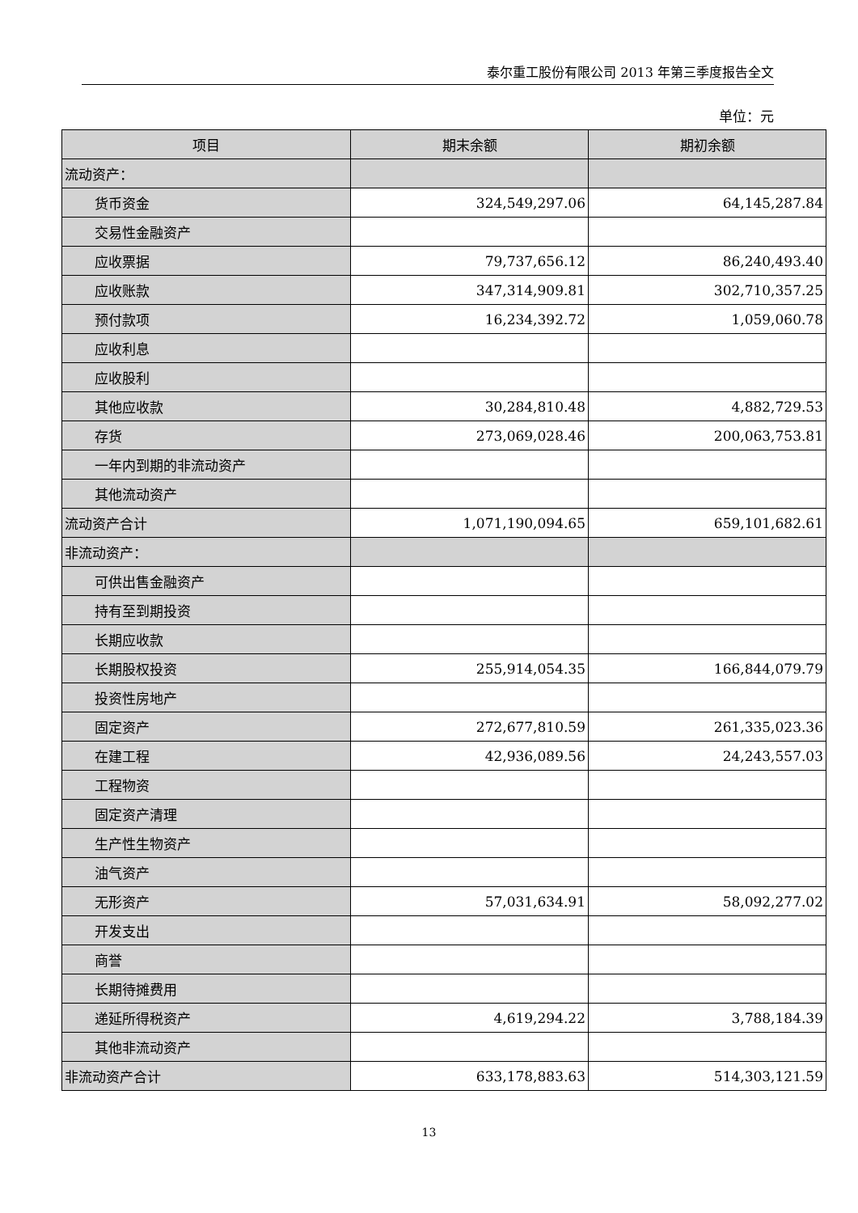泰尔重工股份有限公司 2013 年第三季度报告全文
单位：元
| 项目 | 期末余额 | 期初余额 |
| --- | --- | --- |
| 流动资产： | | |
| 货币资金 | 324,549,297.06 | 64,145,287.84 |
| 交易性金融资产 | | |
| 应收票据 | 79,737,656.12 | 86,240,493.40 |
| 应收账款 | 347,314,909.81 | 302,710,357.25 |
| 预付款项 | 16,234,392.72 | 1,059,060.78 |
| 应收利息 | | |
| 应收股利 | | |
| 其他应收款 | 30,284,810.48 | 4,882,729.53 |
| 存货 | 273,069,028.46 | 200,063,753.81 |
| 一年内到期的非流动资产 | | |
| 其他流动资产 | | |
| 流动资产合计 | 1,071,190,094.65 | 659,101,682.61 |
| 非流动资产： | | |
| 可供出售金融资产 | | |
| 持有至到期投资 | | |
| 长期应收款 | | |
| 长期股权投资 | 255,914,054.35 | 166,844,079.79 |
| 投资性房地产 | | |
| 固定资产 | 272,677,810.59 | 261,335,023.36 |
| 在建工程 | 42,936,089.56 | 24,243,557.03 |
| 工程物资 | | |
| 固定资产清理 | | |
| 生产性生物资产 | | |
| 油气资产 | | |
| 无形资产 | 57,031,634.91 | 58,092,277.02 |
| 开发支出 | | |
| 商誉 | | |
| 长期待摊费用 | | |
| 递延所得税资产 | 4,619,294.22 | 3,788,184.39 |
| 其他非流动资产 | | |
| 非流动资产合计 | 633,178,883.63 | 514,303,121.59 |
13